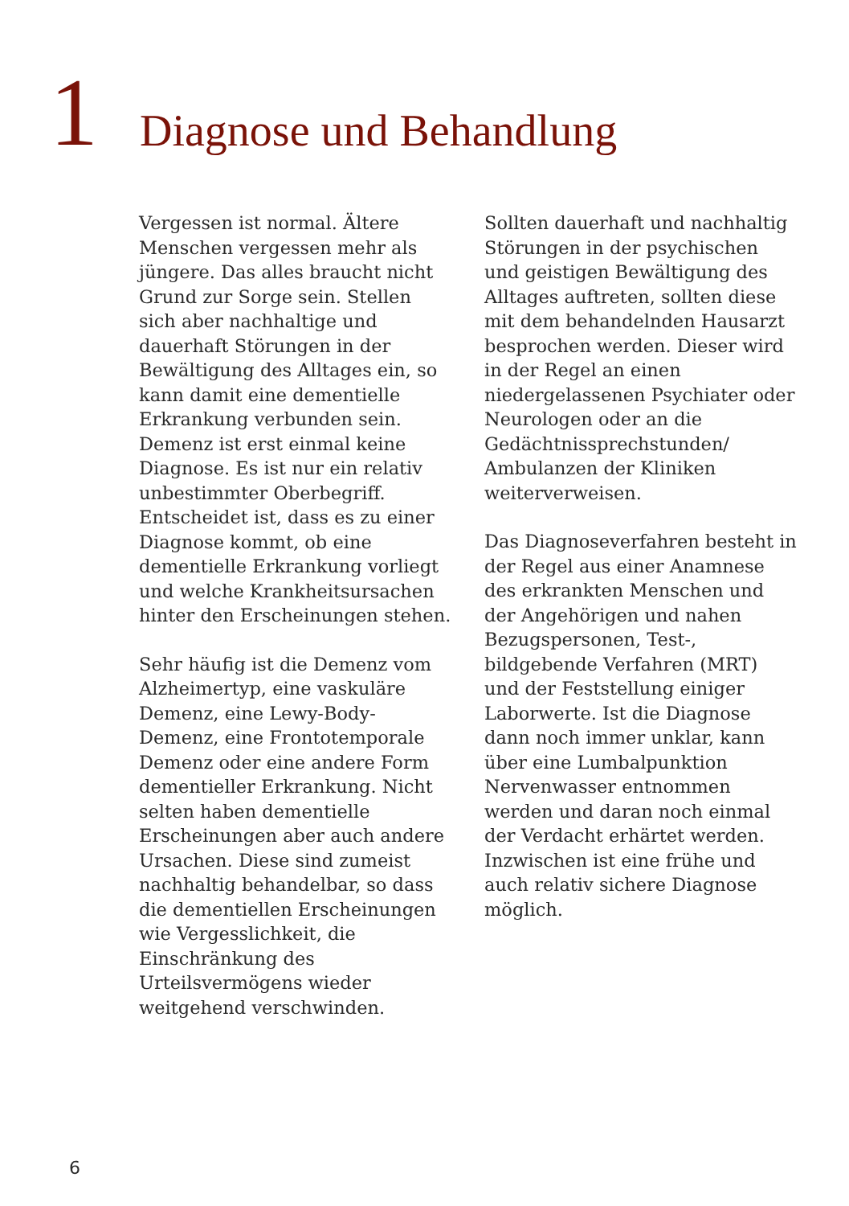1
Diagnose und Behandlung
Vergessen ist normal. Ältere Menschen vergessen mehr als jüngere. Das alles braucht nicht Grund zur Sorge sein. Stellen sich aber nachhaltige und dauerhaft Störungen in der Bewältigung des Alltages ein, so kann damit eine dementielle Erkrankung verbunden sein. Demenz ist erst einmal keine Diagnose. Es ist nur ein relativ unbestimmter Oberbegriff. Entscheidet ist, dass es zu einer Diagnose kommt, ob eine dementielle Erkrankung vorliegt und welche Krankheitsursachen hinter den Erscheinungen stehen.
Sehr häufig ist die Demenz vom Alzheimertyp, eine vaskuläre Demenz, eine Lewy-Body-Demenz, eine Frontotemporale Demenz oder eine andere Form dementieller Erkrankung. Nicht selten haben dementielle Erscheinungen aber auch andere Ursachen. Diese sind zumeist nachhaltig behandelbar, so dass die dementiellen Erscheinungen wie Vergesslichkeit, die Einschränkung des Urteilsvermögens wieder weitgehend verschwinden.
Sollten dauerhaft und nachhaltig Störungen in der psychischen und geistigen Bewältigung des Alltages auftreten, sollten diese mit dem behandelnden Hausarzt besprochen werden. Dieser wird in der Regel an einen niedergelassenen Psychiater oder Neurologen oder an die Gedächtnissprechstunden/ Ambulanzen der Kliniken weiterverweisen.
Das Diagnoseverfahren besteht in der Regel aus einer Anamnese des erkrankten Menschen und der Angehörigen und nahen Bezugspersonen, Test-, bildgebende Verfahren (MRT) und der Feststellung einiger Laborwerte. Ist die Diagnose dann noch immer unklar, kann über eine Lumbalpunktion Nervenwasser entnommen werden und daran noch einmal der Verdacht erhärtet werden. Inzwischen ist eine frühe und auch relativ sichere Diagnose möglich.
6